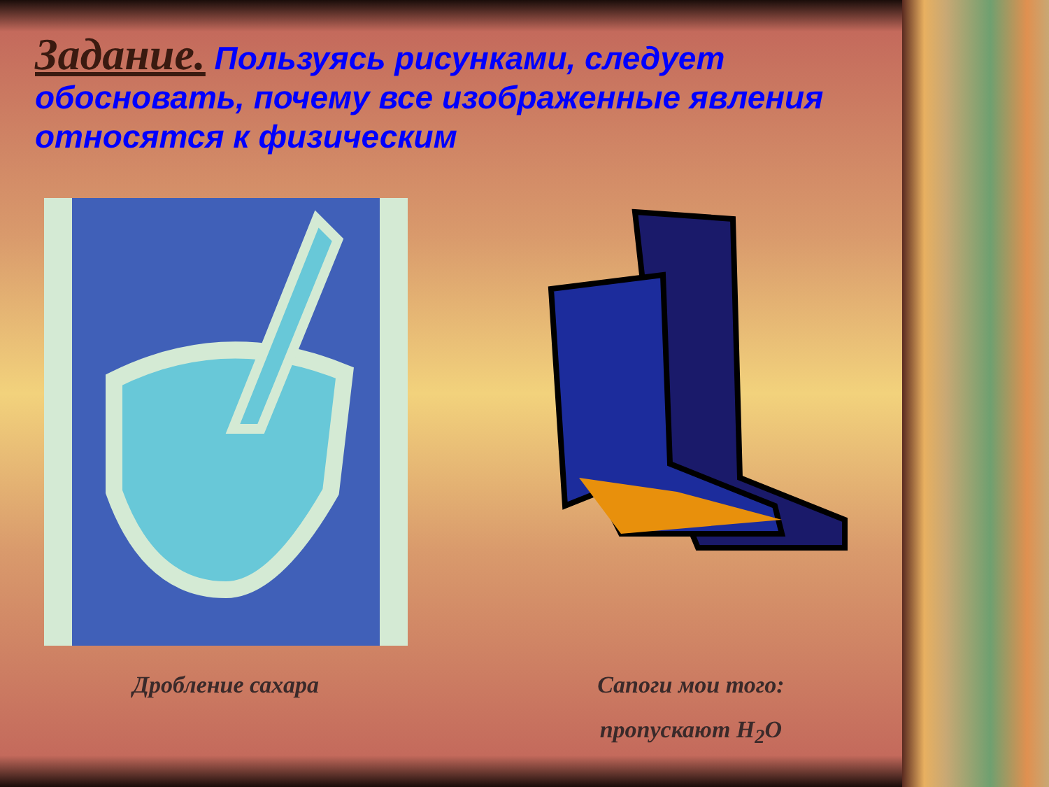Задание. Пользуясь рисунками, следует обосновать, почему все изображенные явления относятся к физическим
Дробление сахара Сапоги мои того:
пропускают Н<sub>2</sub>О